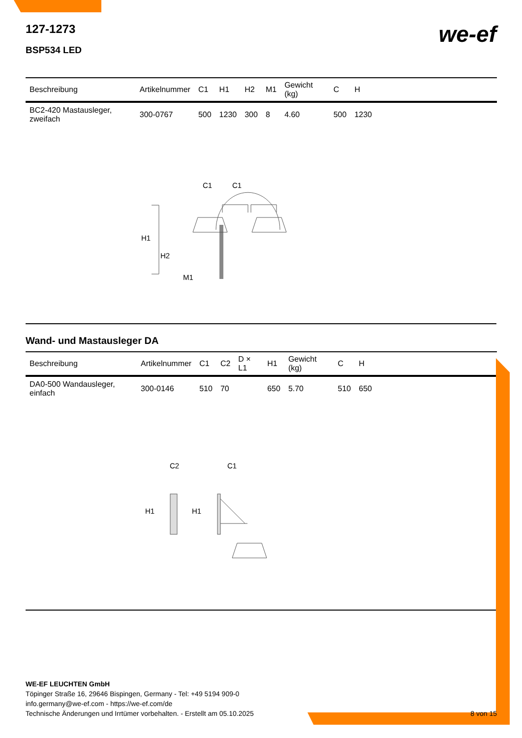we-ef
127-1273
BSP534 LED
| Beschreibung | Artikelnummer | C1 | H1 | H2 | M1 | Gewicht (kg) | C | H | |
| --- | --- | --- | --- | --- | --- | --- | --- | --- | --- |
| BC2-420 Mastausleger, zweifach | 300-0767 | 500 | 1230 | 300 | 8 | 4.60 | 500 | 1230 | |
C1
C1
H1
H2
M1
Wand- und Mastausleger DA
| Beschreibung | Artikelnummer | C1 | C2 | D × L1 | H1 | Gewicht (kg) | C | H | |
| --- | --- | --- | --- | --- | --- | --- | --- | --- | --- |
| DA0-500 Wandausleger, einfach | 300-0146 | 510 | 70 | | 650 | 5.70 | 510 | 650 | |
C2
C1
H1
H1
WE-EF LEUCHTEN GmbH
Töpinger Straße 16, 29646 Bispingen, Germany - Tel: +49 5194 909-0
info.germany@we-ef.com - https://we-ef.com/de
Technische Änderungen und Irrtümer vorbehalten. - Erstellt am 05.10.2025 8 von 15